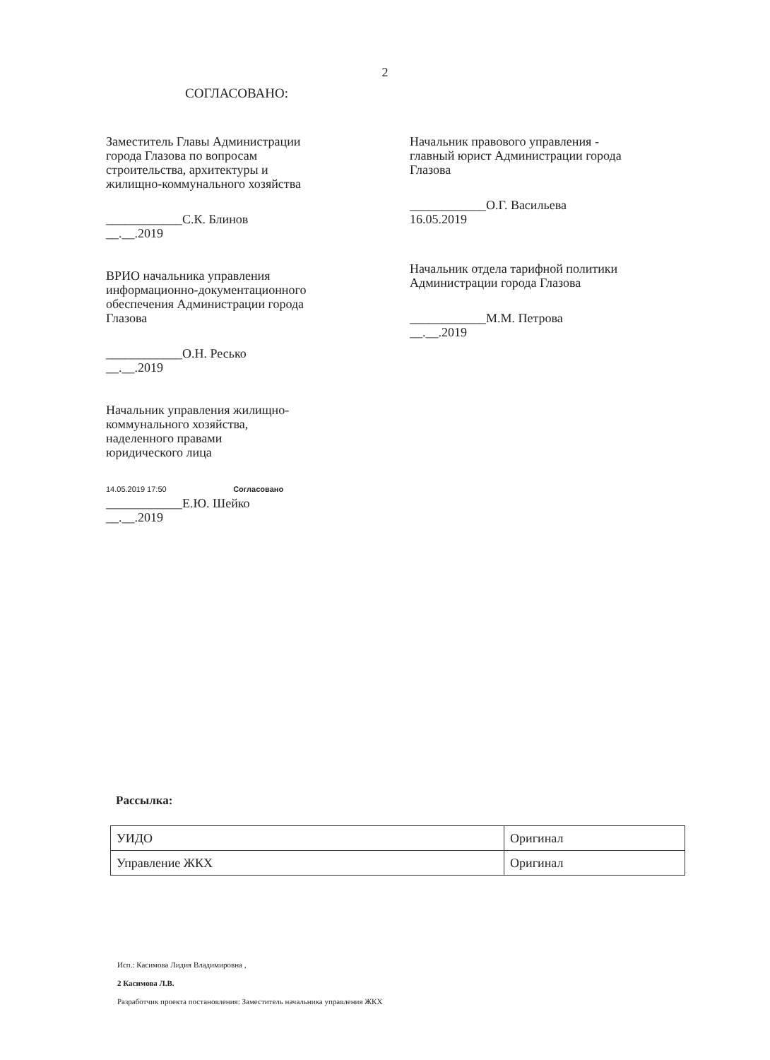2
СОГЛАСОВАНО:
Заместитель Главы Администрации
города Глазова по вопросам
строительства, архитектуры и
жилищно-коммунального хозяйства
____________С.К. Блинов
__.__.2019
ВРИО начальника управления
информационно-документационного
обеспечения Администрации города
Глазова
____________О.Н. Ресько
__.__.2019
Начальник управления жилищно-
коммунального хозяйства,
наделенного правами
юридического лица
14.05.2019 17:50 Согласовано
____________Е.Ю. Шейко
__.__.2019
Начальник правового управления -
главный юрист Администрации города
Глазова
____________О.Г. Васильева
16.05.2019
Начальник отдела тарифной политики
Администрации города Глазова
____________М.М. Петрова
__.__.2019
Рассылка:
| УИДО | Оригинал |
| Управление ЖКХ | Оригинал |
Исп.: Касимова Лидия Владимировна ,
2 Касимова Л.В.
Разработчик проекта постановления: Заместитель начальника управления ЖКХ